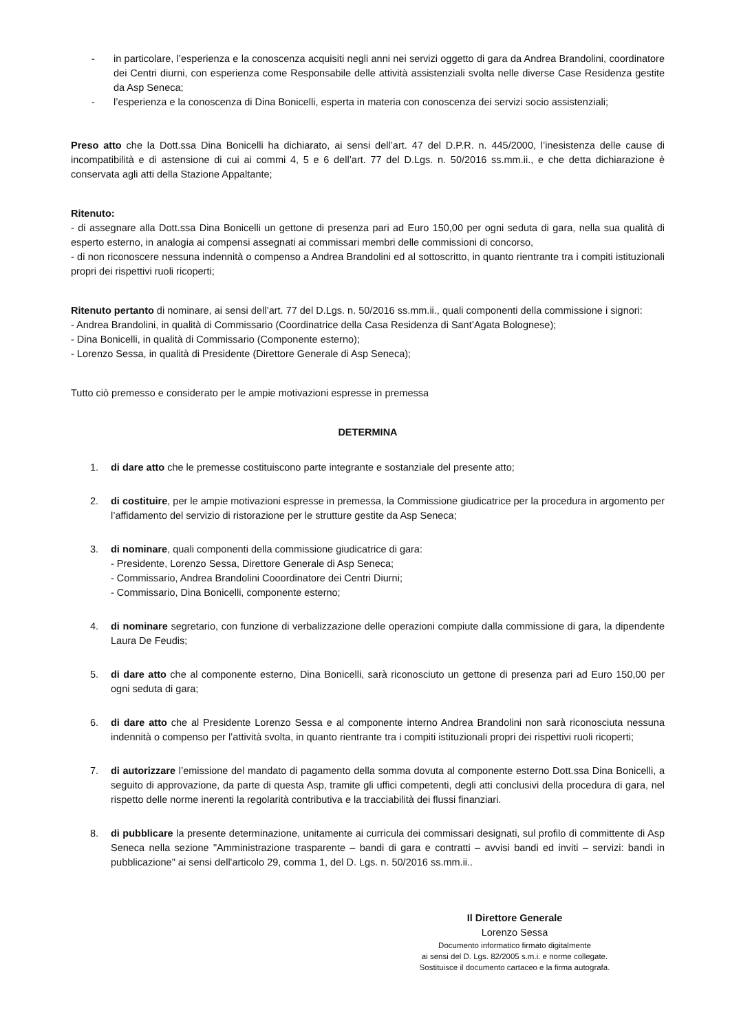- in particolare, l’esperienza e la conoscenza acquisiti negli anni nei servizi oggetto di gara da Andrea Brandolini, coordinatore dei Centri diurni, con esperienza come Responsabile delle attività assistenziali svolta nelle diverse Case Residenza gestite da Asp Seneca;
- l’esperienza e la conoscenza di Dina Bonicelli, esperta in materia con conoscenza dei servizi socio assistenziali;
Preso atto che la Dott.ssa Dina Bonicelli ha dichiarato, ai sensi dell’art. 47 del D.P.R. n. 445/2000, l’inesistenza delle cause di incompatibilità e di astensione di cui ai commi 4, 5 e 6 dell’art. 77 del D.Lgs. n. 50/2016 ss.mm.ii., e che detta dichiarazione è conservata agli atti della Stazione Appaltante;
Ritenuto:
- di assegnare alla Dott.ssa Dina Bonicelli un gettone di presenza pari ad Euro 150,00 per ogni seduta di gara, nella sua qualità di esperto esterno, in analogia ai compensi assegnati ai commissari membri delle commissioni di concorso,
- di non riconoscere nessuna indennità o compenso a Andrea Brandolini ed al sottoscritto, in quanto rientrante tra i compiti istituzionali propri dei rispettivi ruoli ricoperti;
Ritenuto pertanto di nominare, ai sensi dell’art. 77 del D.Lgs. n. 50/2016 ss.mm.ii., quali componenti della commissione i signori:
- Andrea Brandolini, in qualità di Commissario (Coordinatrice della Casa Residenza di Sant’Agata Bolognese);
- Dina Bonicelli, in qualità di Commissario (Componente esterno);
- Lorenzo Sessa, in qualità di Presidente (Direttore Generale di Asp Seneca);
Tutto ciò premesso e considerato per le ampie motivazioni espresse in premessa
DETERMINA
1. di dare atto che le premesse costituiscono parte integrante e sostanziale del presente atto;
2. di costituire, per le ampie motivazioni espresse in premessa, la Commissione giudicatrice per la procedura in argomento per l’affidamento del servizio di ristorazione per le strutture gestite da Asp Seneca;
3. di nominare, quali componenti della commissione giudicatrice di gara:
- Presidente, Lorenzo Sessa, Direttore Generale di Asp Seneca;
- Commissario, Andrea Brandolini Cooordinatore dei Centri Diurni;
- Commissario, Dina Bonicelli, componente esterno;
4. di nominare segretario, con funzione di verbalizzazione delle operazioni compiute dalla commissione di gara, la dipendente Laura De Feudis;
5. di dare atto che al componente esterno, Dina Bonicelli, sarà riconosciuto un gettone di presenza pari ad Euro 150,00 per ogni seduta di gara;
6. di dare atto che al Presidente Lorenzo Sessa e al componente interno Andrea Brandolini non sarà riconosciuta nessuna indennità o compenso per l’attività svolta, in quanto rientrante tra i compiti istituzionali propri dei rispettivi ruoli ricoperti;
7. di autorizzare l’emissione del mandato di pagamento della somma dovuta al componente esterno Dott.ssa Dina Bonicelli, a seguito di approvazione, da parte di questa Asp, tramite gli uffici competenti, degli atti conclusivi della procedura di gara, nel rispetto delle norme inerenti la regolarità contributiva e la tracciabilità dei flussi finanziari.
8. di pubblicare la presente determinazione, unitamente ai curricula dei commissari designati, sul profilo di committente di Asp Seneca nella sezione "Amministrazione trasparente – bandi di gara e contratti – avvisi bandi ed inviti – servizi: bandi in pubblicazione" ai sensi dell'articolo 29, comma 1, del D. Lgs. n. 50/2016 ss.mm.ii..
Il Direttore Generale
Lorenzo Sessa
Documento informatico firmato digitalmente
ai sensi del D. Lgs. 82/2005 s.m.i. e norme collegate.
Sostituisce il documento cartaceo e la firma autografa.